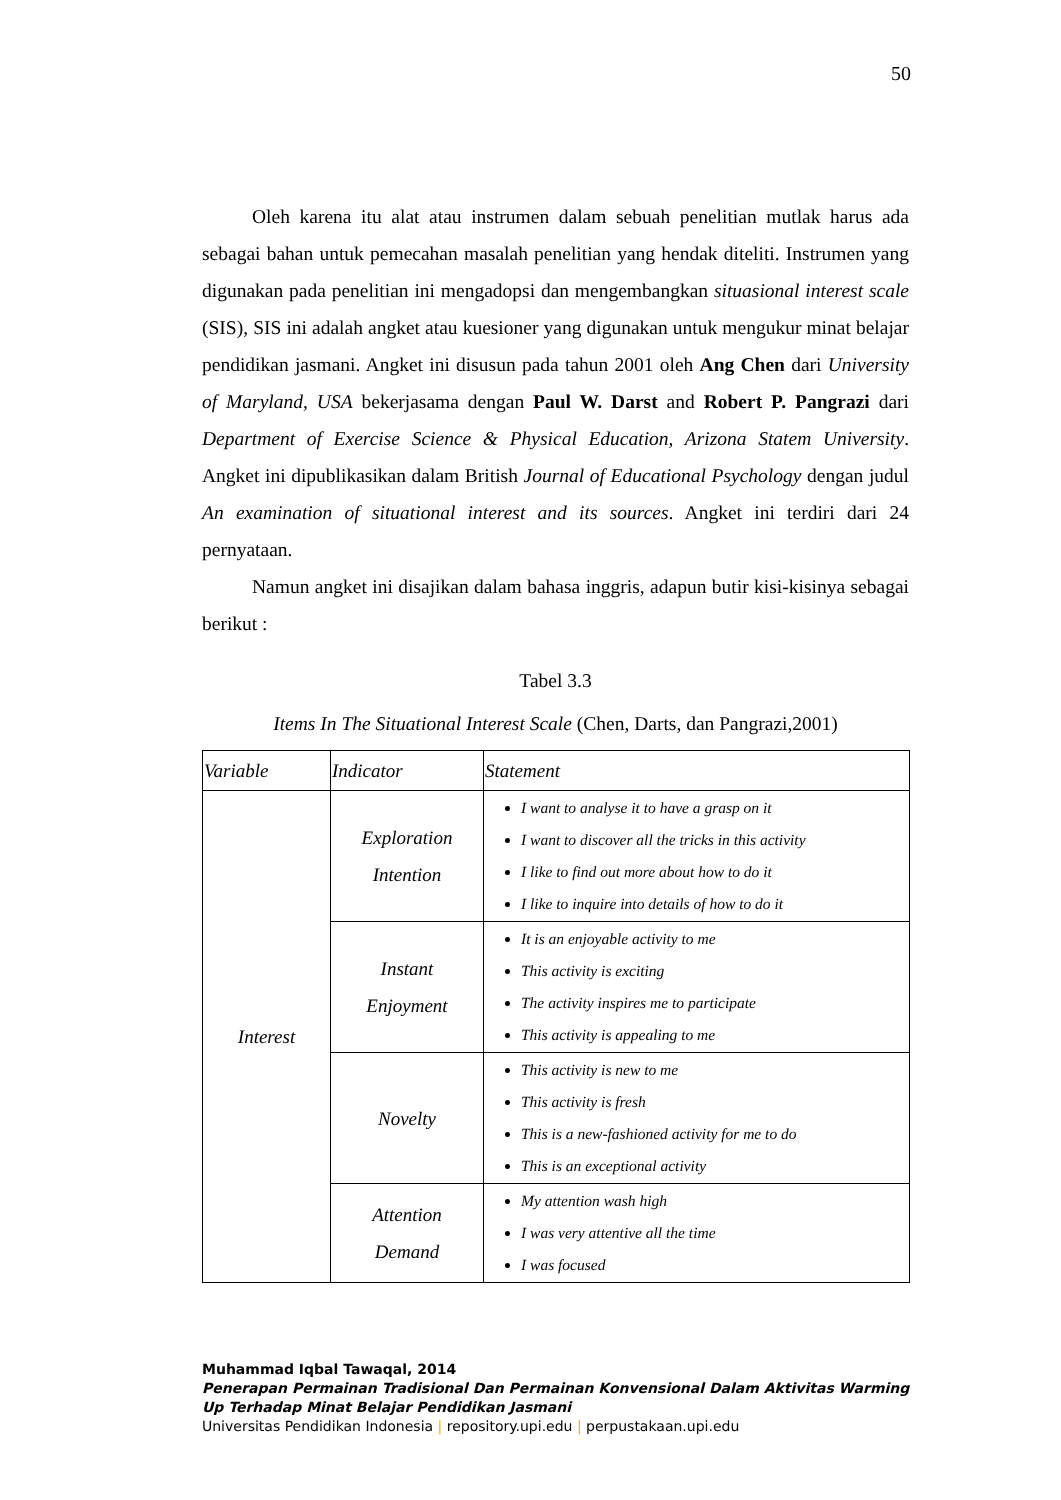50
Oleh karena itu alat atau instrumen dalam sebuah penelitian mutlak harus ada sebagai bahan untuk pemecahan masalah penelitian yang hendak diteliti. Instrumen yang digunakan pada penelitian ini mengadopsi dan mengembangkan situasional interest scale (SIS), SIS ini adalah angket atau kuesioner yang digunakan untuk mengukur minat belajar pendidikan jasmani. Angket ini disusun pada tahun 2001 oleh Ang Chen dari University of Maryland, USA bekerjasama dengan Paul W. Darst and Robert P. Pangrazi dari Department of Exercise Science & Physical Education, Arizona Statem University. Angket ini dipublikasikan dalam British Journal of Educational Psychology dengan judul An examination of situational interest and its sources. Angket ini terdiri dari 24 pernyataan.
Namun angket ini disajikan dalam bahasa inggris, adapun butir kisi-kisinya sebagai berikut :
Tabel 3.3
Items In The Situational Interest Scale (Chen, Darts, dan Pangrazi,2001)
| Variable | Indicator | Statement |
| --- | --- | --- |
| Interest | Exploration Intention | I want to analyse it to have a grasp on it I want to discover all the tricks in this activity I like to find out more about how to do it I like to inquire into details of how to do it |
| | Instant Enjoyment | It is an enjoyable activity to me This activity is exciting The activity inspires me to participate This activity is appealing to me |
| | Novelty | This activity is new to me This activity is fresh This is a new-fashioned activity for me to do This is an exceptional activity |
| | Attention Demand | My attention wash high I was very attentive all the time I was focused |
Muhammad Iqbal Tawaqal, 2014
Penerapan Permainan Tradisional Dan Permainan Konvensional Dalam Aktivitas Warming
Up Terhadap Minat Belajar Pendidikan Jasmani
Universitas Pendidikan Indonesia | repository.upi.edu | perpustakaan.upi.edu